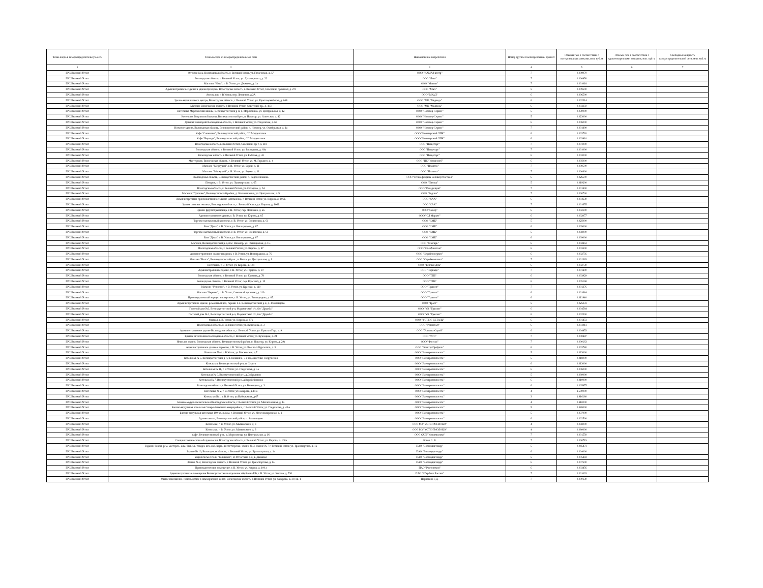| Точка входа в газораспределительную сеть | Точка выхода из газораспределительной сети | Наименование потребителя | Номер группы газопотребления/ транзит | Объемы газа в соответствии с поступившими заявками, млн. куб. м | Объемы газа в соответствии с удовлетворенными заявками, млн. куб. м | Свободная мощность газораспределительной сети, млн. куб. м |
| --- | --- | --- | --- | --- | --- | --- |
| 1 | 2 | 3 | 4 | 5 | 6 | 7 |
| ГРС Великий Устюг | Оптовая база. Вологодская область, г. Великий Устюг, ул. Гледенская, д. 57 | ООО "КАМАЗ центр" | 7 | 0.000970 | | |
| ГРС Великий Устюг | Вологодская область, г. Великий Устюг, ул. Луначарского, д. 22 | ООО "Лето" | 7 | 0.000450 | | |
| ГРС Великий Устюг | Магазин "Нива", г. В. Устюг, ул. Дежнева, д. 1а | ООО "Магнат" | 7 | 0.001018 | | |
| ГРС Великий Устюг | Административное здание и здания бункеров, Вологодская область, г. Великий Устюг, Советский проспект, д. 271 | ООО "МБС" | 5 | 0.009500 | | |
| ГРС Великий Устюг | Автосалон, г. В.Устюг, пер. Лесников, д.2А | ООО "МКаД" | 6 | 0.006500 | | |
| ГРС Великий Устюг | Здание медицинского центра, Вологодская область, г. Великий Устюг, ул. Красноармейская, д. 64Б | ООО "МЦ "Медведь" | 6 | 0.002214 | | |
| ГРС Великий Устюг | Магазин Вологодская область, г. Великий Устюг, Советский пр., д. 183 | ООО "МЦ "Медведь" | 6 | 0.003350 | | |
| ГРС Великий Устюг | Котельная Морозовской школы, Великоустюгский р-н, д. Морозовица, ул. Центральная, д. 12 | ООО "Новатор-Сервис" | 5 | 0.030000 | | |
| ГРС Великий Устюг | Котельная Голузинской школы, Великоустюгский р-н, п. Новатор, ул. Советская, д. 42 | ООО "Новатор-Сервис" | 5 | 0.023000 | | |
| ГРС Великий Устюг | Детский санаторий Вологодская область, г. Великий Устюг, ул. Гледенская, д. 65 | ООО "Новатор-Сервис" | 6 | 0.006000 | | |
| ГРС Великий Устюг | Нежилое здание, Вологодская область, Великоустюгский район, п. Новатор, ул. Октябрьская, д. 1а | ООО "Новатор-Сервис" | 7 | 0.001800 | | |
| ГРС Великий Устюг | Кафе "Снежинка", Великоустюгский район, СП Марденгское | ООО "Новаторский ЛПК" | 6 | 0.003720 | | |
| ГРС Великий Устюг | Кафе "Веранда", Великоустюгский район, СП Марденгское | ООО "Новаторский ЛПК" | 6 | 0.003410 | | |
| ГРС Великий Устюг | Вологодская область, г. Великий Устюг, Советский пр-т, д. 118 | ООО "Пищеторг" | 7 | 0.001000 | | |
| ГРС Великий Устюг | Вологодская область, г. Великий Устюг, ул. Васендина, д. 64а | ООО "Пищеторг" | 7 | 0.001000 | | |
| ГРС Великий Устюг | Вологодская область, г. Великий Устюг, ул. Рабочая, д. 43 | ООО "Пищеторг" | 6 | 0.002000 | | |
| ГРС Великий Устюг | Мастерские, Вологодская область, г. Великий Устюг, ул. М. Горького, д. 4 | ООО "ПК "Устюгхлеб" | 6 | 0.005000 | | |
| ГРС Великий Устюг | Магазин "Меркурий", г. В. Устюг, ул. Борки, д. 11 | ООО "Планета" | 7 | 0.000500 | | |
| ГРС Великий Устюг | Магазин "Меркурий", г. В. Устюг, ул. Борки, д. 11 | ООО "Планета" | 7 | 0.000800 | | |
| ГРС Великий Устюг | Вологодская область, Великоустюгский район, п. Коробейниково | ООО "Птицефабрика Великоустюгская" | 6 | 0.026500 | | |
| ГРС Великий Устюг | Пекарня, г. В. Устюг, ул. Луначарского, д. 65 | ООО "Пчелка" | 5 | 0.019200 | | |
| ГРС Великий Устюг | Вологодская область, г. Великий Устюг, ул. Сахарова, д. 54 | ООО "Резиденция" | 7 | 0.001800 | | |
| ГРС Великий Устюг | Магазин "Лукошко", Великоустюгский район, д. Благовещенье, ул. Центральная, д. 9 | ООО "Родник" | 7 | 0.000700 | | |
| ГРС Великий Устюг | Административно-производственное здание (автомойка), г. Великий Устюг, ул. Кирова, д. 106Е | ООО "САХ" | 6 | 0.004630 | | |
| ГРС Великий Устюг | Здание стоянки техники, Вологодская область, г. Великий Устюг, ул. Кирова, д. 106Е | ООО "САХ" | 7 | 0.001655 | | |
| ГРС Великий Устюг | Здание фруктохранилища, г. В. Устюг, пер. Лесников, д. 2а | ООО "Север" | 6 | 0.002100 | | |
| ГРС Великий Устюг | Административное здание, г. В. Устюг, ул. Кирова, д. 85 | ООО "СЛ Маркет" | 6 | 0.002077 | | |
| ГРС Великий Устюг | Торгово-выставочный комплекс, г. В. Устюг, ул. Гледенская, д. 61 | ООО "СМК" | 5 | 0.025000 | | |
| ГРС Великий Устюг | База "Диал", г. В. Устюг, ул. Виноградова, д. 87 | ООО "СМК" | 6 | 0.009000 | | |
| ГРС Великий Устюг | Торгово-выставочный комплекс, г. В. Устюг, ул. Гледенская, д. 61 | ООО "СМК" | 5 | 0.058000 | | |
| ГРС Великий Устюг | База "Диал", г. В. Устюг, ул. Виноградова, д. 87 | ООО "СМК" | 6 | 0.009000 | | |
| ГРС Великий Устюг | Магазин, Великоустюгский р-н, пос. Новатор, ул. Октябрьская, д. 16. | ООО "Снегирь" | 6 | 0.002863 | | |
| ГРС Великий Устюг | Вологодская область, г. Великий Устюг, ул. Кирова, д. 87 | ООО "СпецМонтаж" | 6 | 0.003500 | | |
| ГРС Великий Устюг | Административное здание и гаражи, г. В. Устюг, ул. Виноградова, д. 76 | ООО "Стройгазсервис" | 6 | 0.002756 | | |
| ГРС Великий Устюг | Магазин "Валга", Великоустюгский р-н., п. Валга, ул. Центральная, д. 1 | ООО "Стройкомплект" | 7 | 0.001363 | | |
| ГРС Великий Устюг | Котельная, г. В. Устюг, ул. Кирова, д. 104 | ООО "Тёплый Дом" | 6 | 0.002730 | | |
| ГРС Великий Устюг | Административное здание, г. В. Устюг, ул. Герцена, д. 10 | ООО "Торнадо" | 7 | 0.001200 | | |
| ГРС Великий Устюг | Вологодская область, г. Великий Устюг, ул. Красная, д. 78 | ООО "ТПБ" | 6 | 0.003929 | | |
| ГРС Великий Устюг | Вологодская область, г. Великий Устюг, пер. Красный, д. 15 | ООО "ТПБ" | 6 | 0.005168 | | |
| ГРС Великий Устюг | Магазин "Устюггаз", г. В. Устюг, ул. Красная, д. 110 | ООО "Транзит" | 7 | 0.001376 | | |
| ГРС Великий Устюг | Магазин "Березка", г. В. Устюг, Советский проспект, д. 119. | ООО "Транзит" | 6 | 0.001684 | | |
| ГРС Великий Устюг | Производственный корпус, мастерские, г. В. Устюг, ул. Виноградова, д. 87. | ООО "Транзит" | 6 | 0.011940 | | |
| ГРС Великий Устюг | Административное здание, ремонтный цех, гаражи 1-4. Великоустюгский р-н, д. Золотавцево | ООО "Траст" | 5 | 0.025331 | | |
| ГРС Великий Устюг | Гостевой дом №3, Великоустюгский р-н, Марденгский с/с, б/о "Дружба" | ООО "УК "Транзит" | 6 | 0.004584 | | |
| ГРС Великий Устюг | Гостевой дом № 1, Великоустюгский р-н, Марденгский с/с, б/о "Дружба". | ООО "УК "Транзит" | 6 | 0.002200 | | |
| ГРС Великий Устюг | Филиал, г. В. Устюг, ул. Кирова, д. 87а | ООО "УСТЮГ ДЕТАЛЬ" | 6 | 0.001451 | | |
| ГРС Великий Устюг | Вологодская область, г. Великий Устюг, ул. Кузнецова, д. 3 | ООО "Устюгбыт" | 6 | 0.004011 | | |
| ГРС Великий Устюг | Административное здание Вологодская область, г. Великий Устюг, ул. Красная Гора, д. 9 | ООО "УстюггазСтрой" | 6 | 0.004453 | | |
| ГРС Великий Устюг | Крытая автостоянка Вологодская область, г. Великий Устюг, ул. Кузнецкая, д. 24 | ООО "УТС" | 7 | 0.000487 | | |
| ГРС Великий Устюг | Нежилое здание, Вологодская область, Великоустюгский район, п. Новатор, ул. Кирова, д. 29а | ООО "Фонтан" | 7 | 0.000163 | | |
| ГРС Великий Устюг | Административное здание с гаражом, г. В. Устюг, ул. Военных Курсантов, д. 3 | ООО "ЭлектроПрофиль" | 6 | 0.003780 | | |
| ГРС Великий Устюг | Котельная № 4, г. В.Устюг, ул.Московская, д.7 | ООО "Электротеплосеть" | 5 | 0.023000 | | |
| ГРС Великий Устюг | Котельная № 5, Великоустюгский р-н, п. Нокшино, 7-й км, очистные сооружения | ООО "Электротеплосеть" | 5 | 0.018000 | | |
| ГРС Великий Устюг | Котельная, Великоустюгский р-н, п. Стрига | ООО "Электротеплосеть" | 6 | 0.013000 | | |
| ГРС Великий Устюг | Котельная № 11, г. В.Устюг, ул. Гледенская, д.1-а | ООО "Электротеплосеть" | 6 | 0.006000 | | |
| ГРС Великий Устюг | Котельная № 6, Великоустюгский р-н, д.Добрынино | ООО "Электротеплосеть" | 5 | 0.060000 | | |
| ГРС Великий Устюг | Котельная № 7, Великоустюгский р-н, д.Коробейниково | ООО "Электротеплосеть" | 6 | 0.010000 | | |
| ГРС Великий Устюг | Вологодская область, г. Великий Устюг, ул. Васендина, д. 3 | ООО "Электротеплосеть" | 6 | 0.005875 | | |
| ГРС Великий Устюг | Котельная № 2, г. В.Устюг, ул.Сахарова, д.24-а | ООО "Электротеплосеть" | 4 | 1.590000 | | |
| ГРС Великий Устюг | Котельная № 1, г. В.Устюг, ул.Набережная, д.67 | ООО "Электротеплосеть" | 3 | 1.916180 | | |
| ГРС Великий Устюг | Блочно-модульная котельная Вологодская область, г. Великий Устюг, ул. Михайловская, д. 1а | ООО "Электротеплосеть" | 4 | 0.510000 | | |
| ГРС Великий Устюг | Блочно-модульная котельная Северо-Западного микрорайона, г. Великий Устюг, ул. Гледенская, д. 43-а | ООО "Электротеплосеть" | 5 | 0.128000 | | |
| ГРС Великий Устюг | Блочно-модульная котельная 100-кв. ж/дом, г. Великий Устюг, ул. Железнодорожная, д. 1 | ООО "Электротеплосеть" | 5 | 0.037000 | | |
| ГРС Великий Устюг | Здание школы, Великоустюгский район, п. Золотавцево | ООО "Электротеплосеть" | 6 | 0.002500 | | |
| ГРС Великий Устюг | Котельная, г. В. Устюг, ул. Маяковского, д. 3 | ООО МЗ "УСТЮГМОЛОКО" | 4 | 0.058000 | | |
| ГРС Великий Устюг | Котельная, г. В. Устюг, ул. Маяковского, д. 3 | ООО МЗ "УСТЮГМОЛОКО" | 4 | 0.080000 | | |
| ГРС Великий Устюг | кафе, Великоустюгский р-н., д. Морозовица, ул. Центральная, д. 16 | ООО СХП "Устюгмолоко" | 7 | 0.001550 | | |
| ГРС Великий Устюг | Станция технического обслуживания, Вологодская область, г. Великий Устюг, ул. Кирова, д. 100в | Осиев С. В. | 7 | 0.000719 | | |
| ГРС Великий Устюг | Гаражн. боксы, рем. мастерск., адм.-быт. зд., токарн. цех, лаб. корп., диспетчерская, здание № 3, здание № 7 г. Великий Устюг, ул. Транспортная, д. 1а | ПАО "Вологодавтодор" | 5 | 0.045471 | | |
| ГРС Великий Устюг | Здание № 10, Вологодская область, г. Великий Устюг, ул. Транспортная, д. 1а | ПАО "Вологодавтодор" | 6 | 0.004000 | | |
| ГРС Великий Устюг | асфальтосмеситель "Тельтомат", В-Устюгский р-н, д. Дымково | ПАО "Вологодавтодор" | 5 | 0.005483 | | |
| ГРС Великий Устюг | Здание № 2, Вологодская область, г. Великий Устюг, ул. Транспортная, д. 1а | ПАО "Вологодавтодор" | 6 | 0.007500 | | |
| ГРС Великий Устюг | Производственное помещение. г. В. Устюг, ул. Кирова, д. 100 а | ПАО "Ростелеком" | 6 | 0.003456 | | |
| ГРС Великий Устюг | Административные помещения Великоустюгского отделения сбербанка РФ, г. В. Устюг, ул. Кирова, д. 736 | ПАО "Сбербанк России" | 7 | 0.001033 | | |
| ГРС Великий Устюг | Жилое помещение, используемое в коммерческих целях, Вологодская область, г. Великий Устюг, ул. Сахарова, д. 30, кв. 1 | Парнякова Г.Д. | 7 | 0.000130 | | |